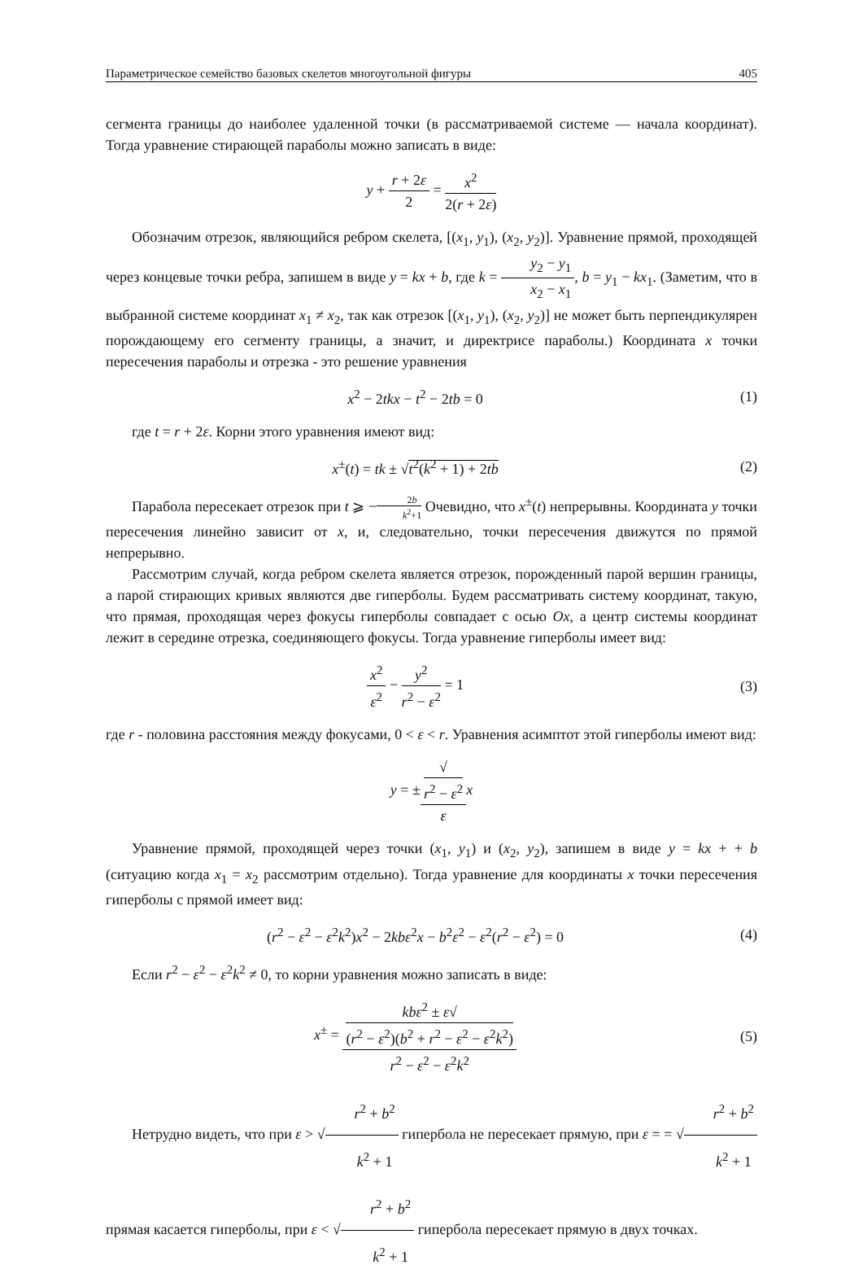Параметрическое семейство базовых скелетов многоугольной фигуры 405
сегмента границы до наиболее удаленной точки (в рассматриваемой системе — начала координат). Тогда уравнение стирающей параболы можно записать в виде:
y + r + 2ε 2 = x<sup>2</sup> 2(r + 2ε)
Обозначим отрезок, являющийся ребром скелета, [(x<sub>1</sub>, y<sub>1</sub>), (x<sub>2</sub>, y<sub>2</sub>)]. Уравнение прямой, проходящей через концевые точки ребра, запишем в виде y = kx + b, где k = y<sub>2</sub> − y<sub>1</sub> x<sub>2</sub> − x<sub>1</sub>, b = y<sub>1</sub> − kx<sub>1</sub>. (Заметим, что в выбранной системе координат x<sub>1</sub> ≠ x<sub>2</sub>, так как отрезок [(x<sub>1</sub>, y<sub>1</sub>), (x<sub>2</sub>, y<sub>2</sub>)] не может быть перпендикулярен порождающему его сегменту границы, а значит, и директрисе параболы.) Координата x точки пересечения параболы и отрезка - это решение уравнения
x<sup>2</sup> − 2tkx − t<sup>2</sup> − 2tb = 0 (1)
где t = r + 2ε. Корни этого уравнения имеют вид:
x<sup>±</sup>(t) = tk ± √t<sup>2</sup>(k<sup>2</sup> + 1) + 2tb (2)
Парабола пересекает отрезок при t ⩾ −2b k<sup>2</sup>+1 Очевидно, что x<sup>±</sup>(t) непрерывны. Координата y точки пересечения линейно зависит от x, и, следовательно, точки пересечения движутся по прямой непрерывно.
Рассмотрим случай, когда ребром скелета является отрезок, порожденный парой вершин границы, а парой стирающих кривых являются две гиперболы. Будем рассматривать систему координат, такую, что прямая, проходящая через фокусы гиперболы совпадает с осью Ox, а центр системы координат лежит в середине отрезка, соединяющего фокусы. Тогда уравнение гиперболы имеет вид:
x<sup>2</sup> ε<sup>2</sup> − y<sup>2</sup> r<sup>2</sup> − ε<sup>2</sup> = 1 (3)
где r - половина расстояния между фокусами, 0 < ε < r. Уравнения асимптот этой гиперболы имеют вид:
y = ±√
r<sup>2</sup> − ε<sup>2</sup> ε x
Уравнение прямой, проходящей через точки (x<sub>1</sub>, y<sub>1</sub>) и (x<sub>2</sub>, y<sub>2</sub>), запишем в виде y = kx + + b (ситуацию когда x<sub>1</sub> = x<sub>2</sub> рассмотрим отдельно). Тогда уравнение для координаты x точки пересечения гиперболы с прямой имеет вид:
(r<sup>2</sup> − ε<sup>2</sup> − ε<sup>2</sup>k<sup>2</sup>)x<sup>2</sup> − 2kbε<sup>2</sup>x − b<sup>2</sup>ε<sup>2</sup> − ε<sup>2</sup>(r<sup>2</sup> − ε<sup>2</sup>) = 0
(4)
Если r<sup>2</sup> − ε<sup>2</sup> − ε<sup>2</sup>k<sup>2</sup> ≠ 0, то корни уравнения можно записать в виде:
x<sup>±</sup> = kbε<sup>2</sup> ± ε√
(r<sup>2</sup> − ε<sup>2</sup>)(b<sup>2</sup> + r<sup>2</sup> − ε<sup>2</sup> − ε<sup>2</sup>k<sup>2</sup>) r<sup>2</sup> − ε<sup>2</sup> − ε<sup>2</sup>k<sup>2</sup>
(5)
Нетрудно видеть, что при ε > √r<sup>2</sup> + b<sup>2</sup> k<sup>2</sup> + 1 гипербола не пересекает прямую, при ε = = √r<sup>2</sup> + b<sup>2</sup> k<sup>2</sup> + 1 прямая касается гиперболы, при ε < √r<sup>2</sup> + b<sup>2</sup> k<sup>2</sup> + 1 гипербола пересекает прямую в двух точках.